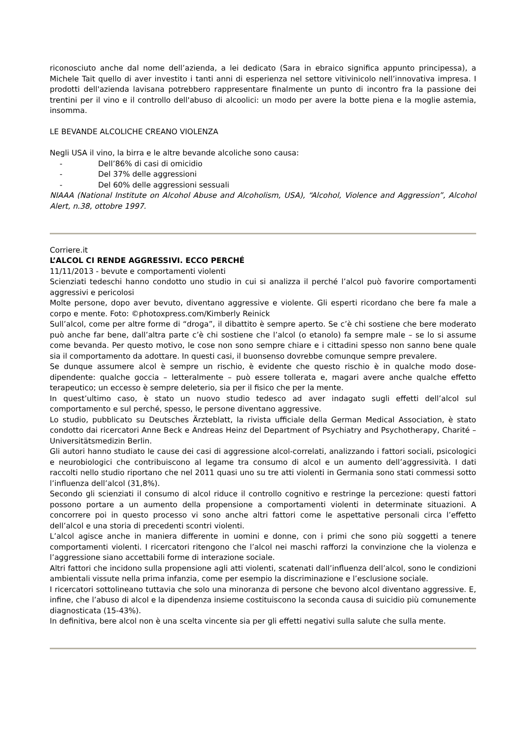riconosciuto anche dal nome dell’azienda, a lei dedicato (Sara in ebraico significa appunto principessa), a Michele Tait quello di aver investito i tanti anni di esperienza nel settore vitivinicolo nell’innovativa impresa. I prodotti dell'azienda lavisana potrebbero rappresentare finalmente un punto di incontro fra la passione dei trentini per il vino e il controllo dell'abuso di alcoolici: un modo per avere la botte piena e la moglie astemia, insomma.
LE BEVANDE ALCOLICHE CREANO VIOLENZA
Negli USA il vino, la birra e le altre bevande alcoliche sono causa:
- Dell’86% di casi di omicidio
- Del 37% delle aggressioni
- Del 60% delle aggressioni sessuali
NIAAA (National Institute on Alcohol Abuse and Alcoholism, USA), “Alcohol, Violence and Aggression”, Alcohol Alert, n.38, ottobre 1997.
Corriere.it
L’ALCOL CI RENDE AGGRESSIVI. ECCO PERCHÉ
11/11/2013 - bevute e comportamenti violenti
Scienziati tedeschi hanno condotto uno studio in cui si analizza il perché l’alcol può favorire comportamenti aggressivi e pericolosi
Molte persone, dopo aver bevuto, diventano aggressive e violente. Gli esperti ricordano che bere fa male a corpo e mente. Foto: ©photoxpress.com/Kimberly Reinick
Sull’alcol, come per altre forme di “droga”, il dibattito è sempre aperto. Se c’è chi sostiene che bere moderato può anche far bene, dall’altra parte c’è chi sostiene che l’alcol (o etanolo) fa sempre male – se lo si assume come bevanda. Per questo motivo, le cose non sono sempre chiare e i cittadini spesso non sanno bene quale sia il comportamento da adottare. In questi casi, il buonsenso dovrebbe comunque sempre prevalere.
Se dunque assumere alcol è sempre un rischio, è evidente che questo rischio è in qualche modo dose-dipendente: qualche goccia – letteralmente – può essere tollerata e, magari avere anche qualche effetto terapeutico; un eccesso è sempre deleterio, sia per il fisico che per la mente.
In quest’ultimo caso, è stato un nuovo studio tedesco ad aver indagato sugli effetti dell’alcol sul comportamento e sul perché, spesso, le persone diventano aggressive.
Lo studio, pubblicato su Deutsches Ärzteblatt, la rivista ufficiale della German Medical Association, è stato condotto dai ricercatori Anne Beck e Andreas Heinz del Department of Psychiatry and Psychotherapy, Charité – Universitätsmedizin Berlin.
Gli autori hanno studiato le cause dei casi di aggressione alcol-correlati, analizzando i fattori sociali, psicologici e neurobiologici che contribuiscono al legame tra consumo di alcol e un aumento dell’aggressività. I dati raccolti nello studio riportano che nel 2011 quasi uno su tre atti violenti in Germania sono stati commessi sotto l’influenza dell’alcol (31,8%).
Secondo gli scienziati il consumo di alcol riduce il controllo cognitivo e restringe la percezione: questi fattori possono portare a un aumento della propensione a comportamenti violenti in determinate situazioni. A concorrere poi in questo processo vi sono anche altri fattori come le aspettative personali circa l’effetto dell’alcol e una storia di precedenti scontri violenti.
L’alcol agisce anche in maniera differente in uomini e donne, con i primi che sono più soggetti a tenere comportamenti violenti. I ricercatori ritengono che l’alcol nei maschi rafforzi la convinzione che la violenza e l’aggressione siano accettabili forme di interazione sociale.
Altri fattori che incidono sulla propensione agli atti violenti, scatenati dall’influenza dell’alcol, sono le condizioni ambientali vissute nella prima infanzia, come per esempio la discriminazione e l’esclusione sociale.
I ricercatori sottolineano tuttavia che solo una minoranza di persone che bevono alcol diventano aggressive. E, infine, che l’abuso di alcol e la dipendenza insieme costituiscono la seconda causa di suicidio più comunemente diagnosticata (15-43%).
In definitiva, bere alcol non è una scelta vincente sia per gli effetti negativi sulla salute che sulla mente.